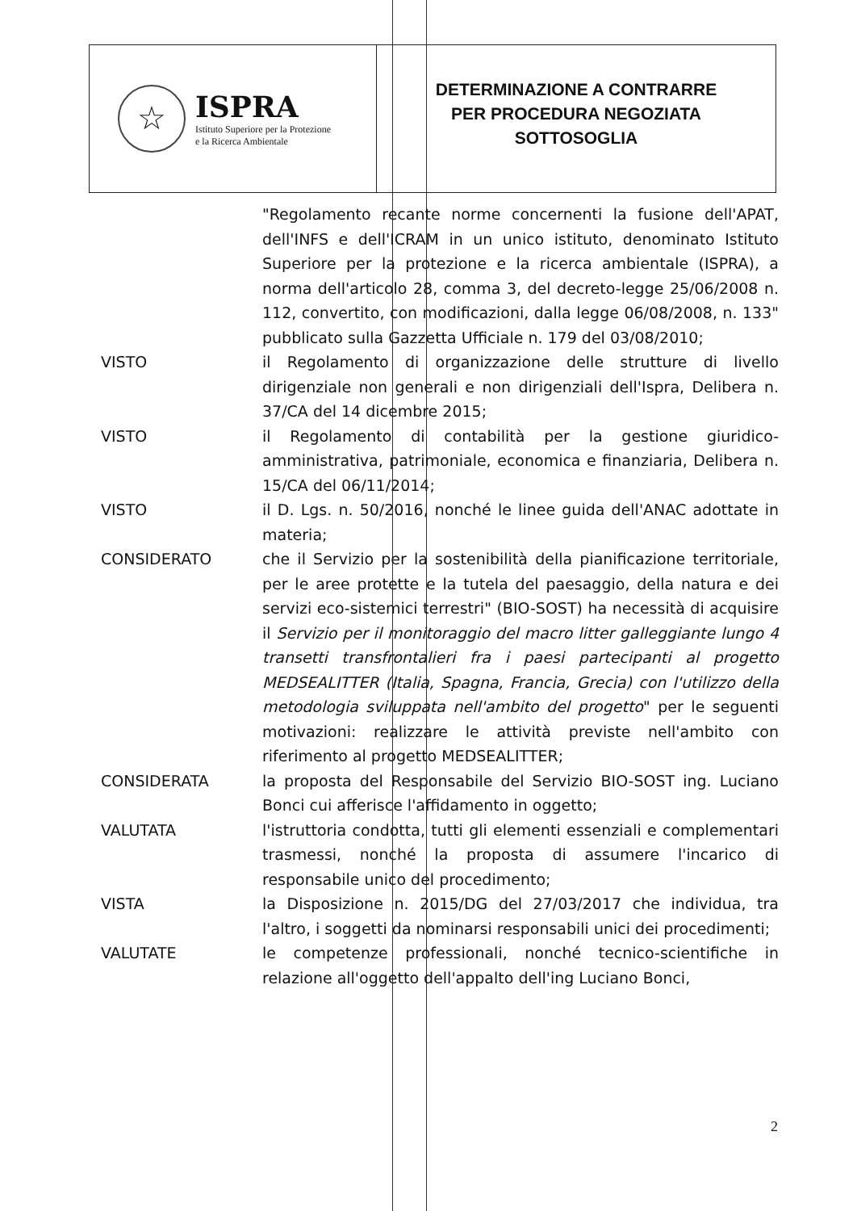☆
ISPRA
Istituto Superiore per la Protezione
e la Ricerca Ambientale
DETERMINAZIONE A CONTRARRE
PER PROCEDURA NEGOZIATA
SOTTOSOGLIA
"Regolamento recante norme concernenti la fusione dell'APAT, dell'INFS e dell'ICRAM in un unico istituto, denominato Istituto Superiore per la protezione e la ricerca ambientale (ISPRA), a norma dell'articolo 28, comma 3, del decreto-legge 25/06/2008 n. 112, convertito, con modificazioni, dalla legge 06/08/2008, n. 133" pubblicato sulla Gazzetta Ufficiale n. 179 del 03/08/2010;
VISTO
il Regolamento di organizzazione delle strutture di livello dirigenziale non generali e non dirigenziali dell'Ispra, Delibera n. 37/CA del 14 dicembre 2015;
VISTO
il Regolamento di contabilità per la gestione giuridico-amministrativa, patrimoniale, economica e finanziaria, Delibera n. 15/CA del 06/11/2014;
VISTO
il D. Lgs. n. 50/2016, nonché le linee guida dell'ANAC adottate in materia;
CONSIDERATO
che il Servizio per la sostenibilità della pianificazione territoriale, per le aree protette e la tutela del paesaggio, della natura e dei servizi eco-sistemici terrestri" (BIO-SOST) ha necessità di acquisire il Servizio per il monitoraggio del macro litter galleggiante lungo 4 transetti transfrontalieri fra i paesi partecipanti al progetto MEDSEALITTER (Italia, Spagna, Francia, Grecia) con l'utilizzo della metodologia sviluppata nell'ambito del progetto" per le seguenti motivazioni: realizzare le attività previste nell'ambito con riferimento al progetto MEDSEALITTER;
CONSIDERATA
la proposta del Responsabile del Servizio BIO-SOST ing. Luciano Bonci cui afferisce l'affidamento in oggetto;
VALUTATA
l'istruttoria condotta, tutti gli elementi essenziali e complementari trasmessi, nonché la proposta di assumere l'incarico di responsabile unico del procedimento;
VISTA
la Disposizione n. 2015/DG del 27/03/2017 che individua, tra l'altro, i soggetti da nominarsi responsabili unici dei procedimenti;
VALUTATE
le competenze professionali, nonché tecnico-scientifiche in relazione all'oggetto dell'appalto dell'ing Luciano Bonci,
2